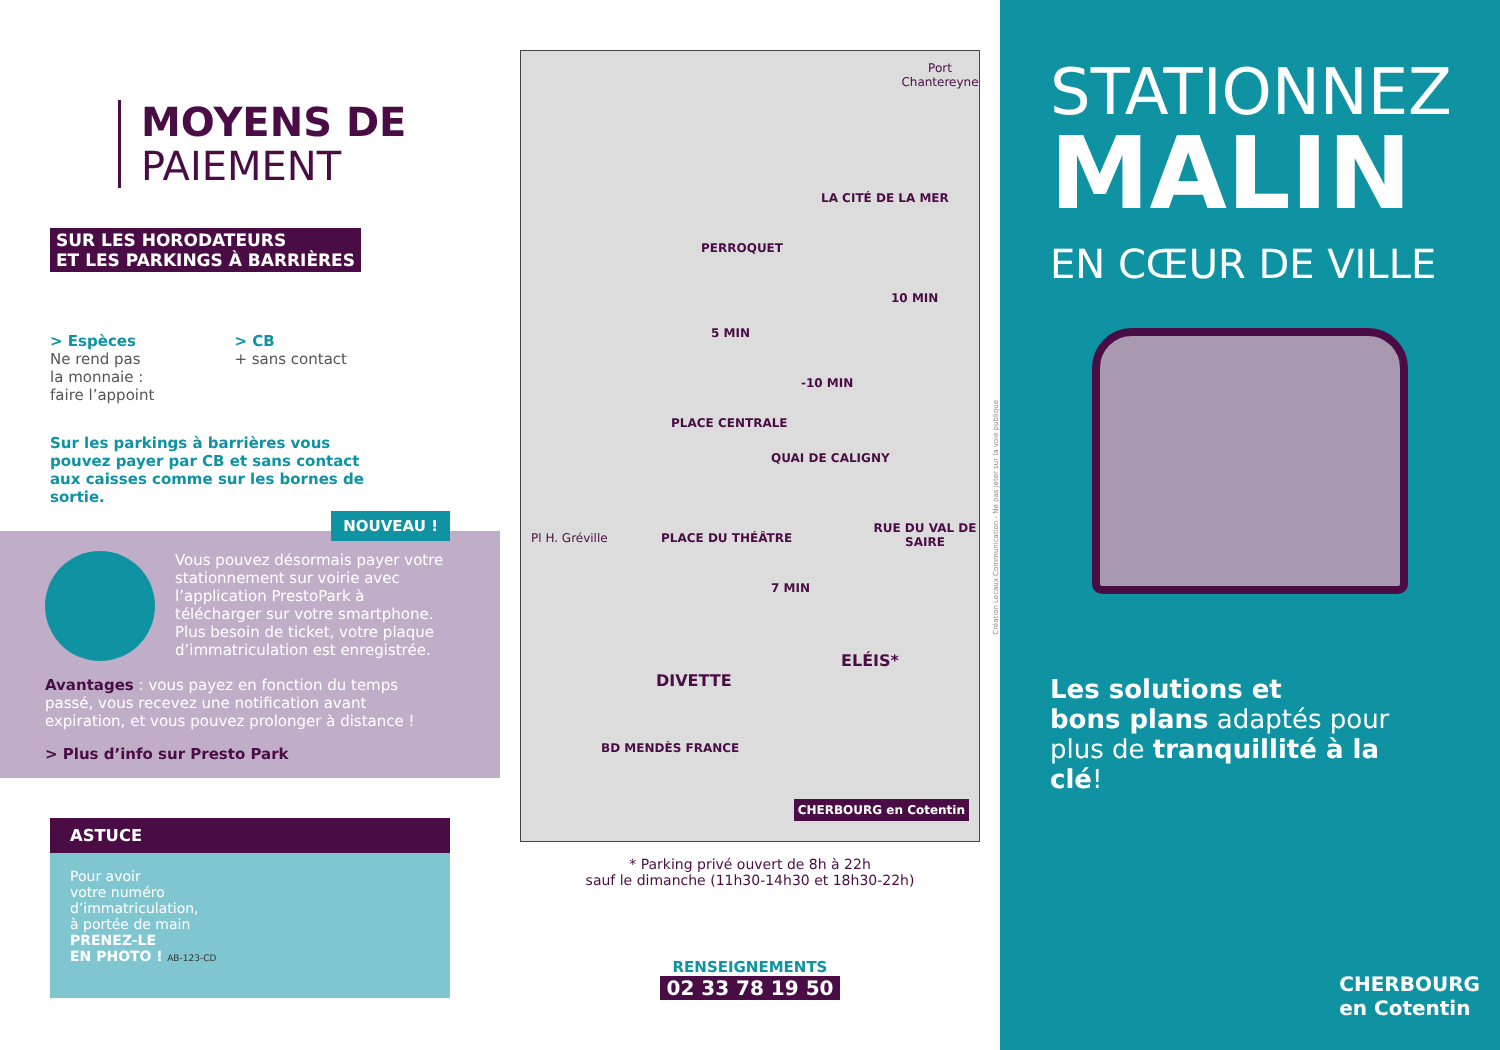MOYENS DE
PAIEMENT
SUR LES HORODATEURS
ET LES PARKINGS À BARRIÈRES
> Espèces
Ne rend pas
la monnaie :
faire l’appoint
> CB
+ sans contact
Sur les parkings à barrières vous pouvez payer par CB et sans contact aux caisses comme sur les bornes de sortie.
NOUVEAU !
Vous pouvez désormais payer votre stationnement sur voirie avec l’application PrestoPark à télécharger sur votre smartphone. Plus besoin de ticket, votre plaque d’immatriculation est enregistrée.
Avantages : vous payez en fonction du temps passé, vous recevez une notification avant expiration, et vous pouvez prolonger à distance !
> Plus d’info sur Presto Park
ASTUCE
Pour avoir
votre numéro
d’immatriculation,
à portée de main
PRENEZ-LE
EN PHOTO ! AB-123-CD
PERROQUET
PLACE CENTRALE
PLACE DU THÉÂTRE
DIVETTE
ELÉIS*
LA CITÉ DE LA MER
5 MIN
-10 MIN
10 MIN
7 MIN
RUE DU VAL DE SAIRE
BD MENDÈS FRANCE
Port Chantereyne
QUAI DE CALIGNY
Pl H. Gréville
CHERBOURG en Cotentin
* Parking privé ouvert de 8h à 22h
sauf le dimanche (11h30-14h30 et 18h30-22h)
RENSEIGNEMENTS
02 33 78 19 50
Création Lecaux Communication - Ne pas jeter sur la voie publique
STATIONNEZ
MALIN
EN CŒUR DE VILLE
Les solutions et
bons plans adaptés pour plus de tranquillité à la clé!
CHERBOURG
en Cotentin